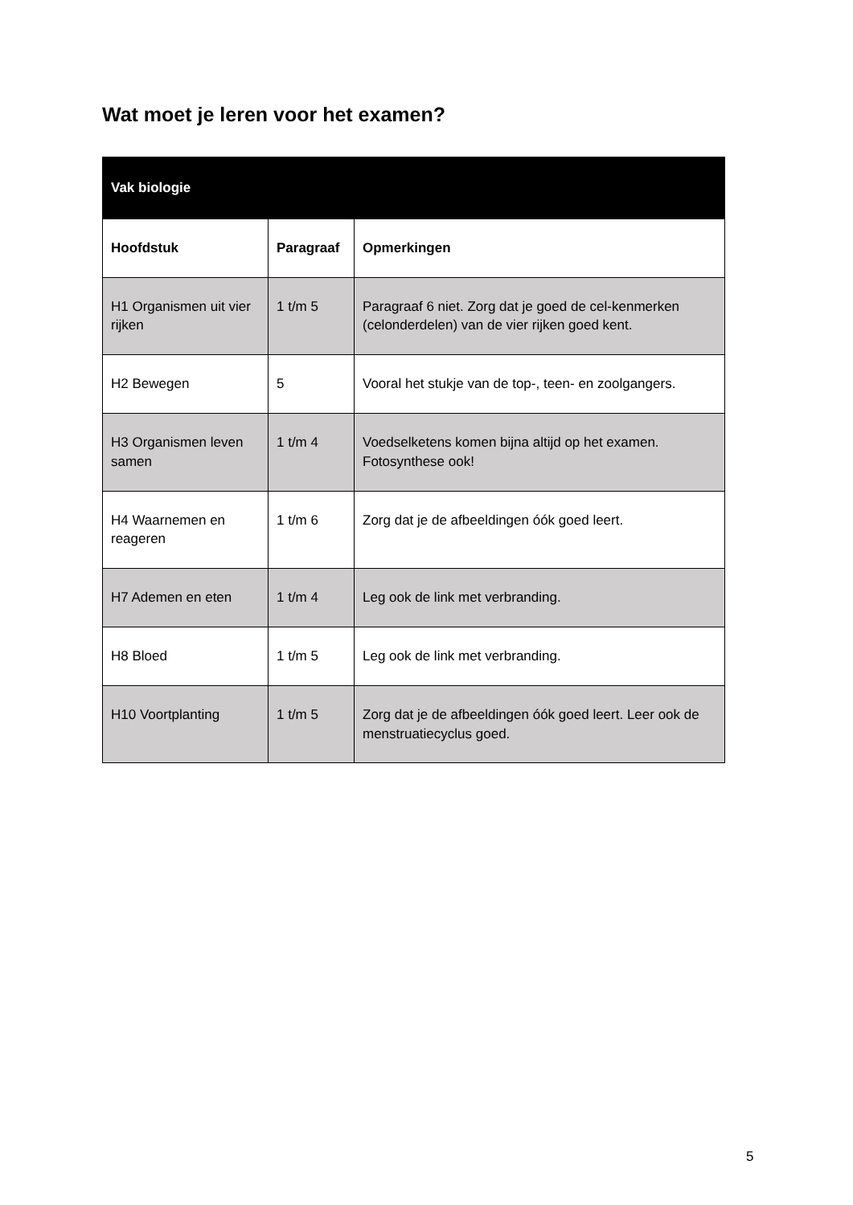Wat moet je leren voor het examen?
| Vak biologie | | |
| --- | --- | --- |
| Hoofdstuk | Paragraaf | Opmerkingen |
| H1 Organismen uit vier rijken | 1 t/m 5 | Paragraaf 6 niet. Zorg dat je goed de cel-kenmerken (celonderdelen) van de vier rijken goed kent. |
| H2 Bewegen | 5 | Vooral het stukje van de top-, teen- en zoolgangers. |
| H3 Organismen leven samen | 1 t/m 4 | Voedselketens komen bijna altijd op het examen. Fotosynthese ook! |
| H4 Waarnemen en reageren | 1 t/m 6 | Zorg dat je de afbeeldingen óók goed leert. |
| H7 Ademen en eten | 1 t/m 4 | Leg ook de link met verbranding. |
| H8 Bloed | 1 t/m 5 | Leg ook de link met verbranding. |
| H10 Voortplanting | 1 t/m 5 | Zorg dat je de afbeeldingen óók goed leert. Leer ook de menstruatiecyclus goed. |
5